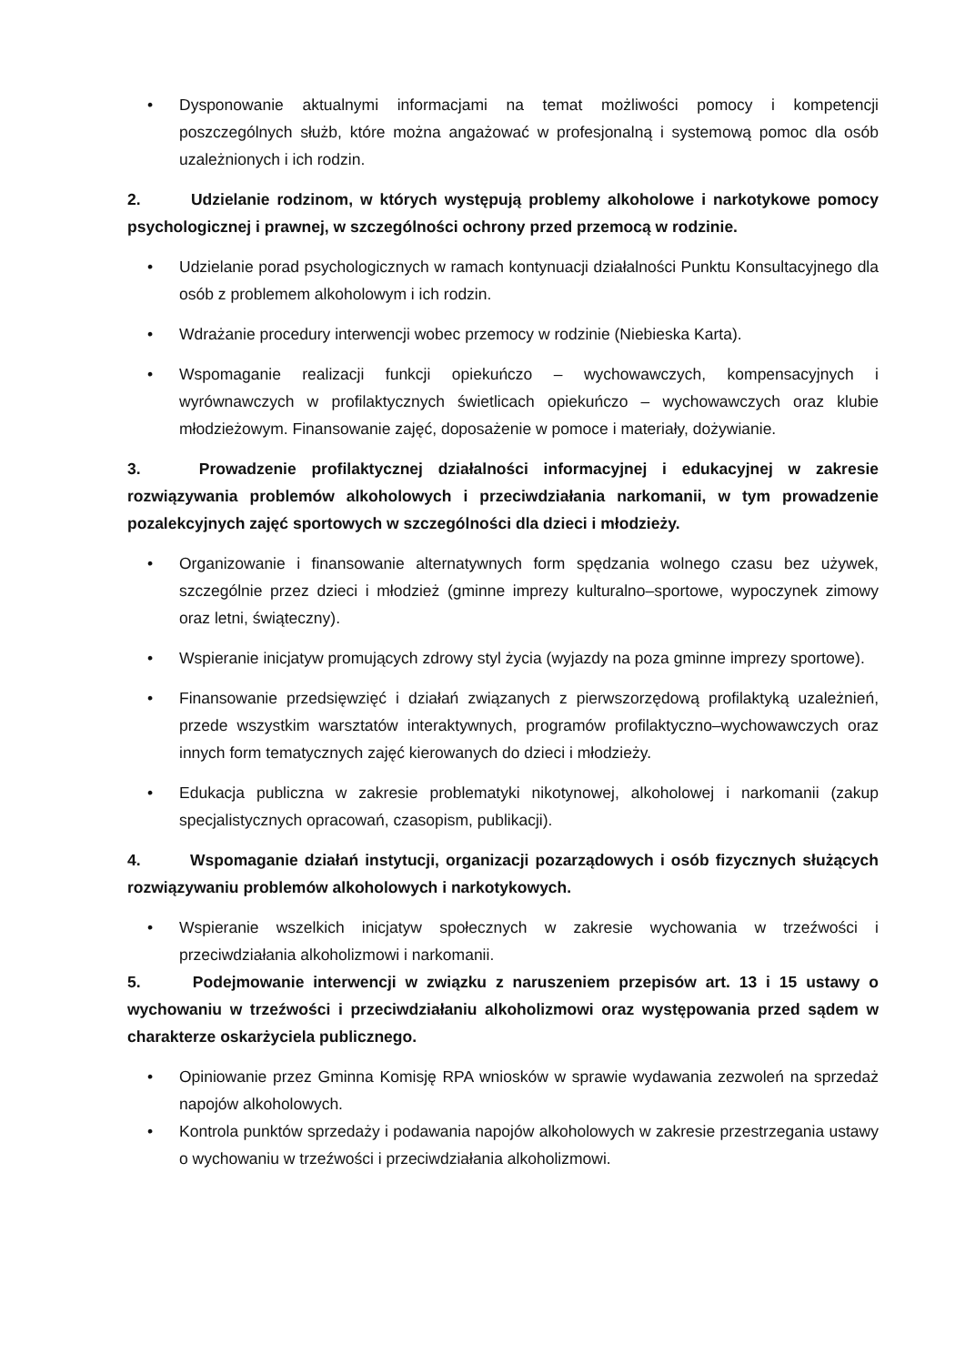• Dysponowanie aktualnymi informacjami na temat możliwości pomocy i kompetencji poszczególnych służb, które można angażować w profesjonalną i systemową pomoc dla osób uzależnionych i ich rodzin.
2. Udzielanie rodzinom, w których występują problemy alkoholowe i narkotykowe pomocy psychologicznej i prawnej, w szczególności ochrony przed przemocą w rodzinie.
• Udzielanie porad psychologicznych w ramach kontynuacji działalności Punktu Konsultacyjnego dla osób z problemem alkoholowym i ich rodzin.
• Wdrażanie procedury interwencji wobec przemocy w rodzinie (Niebieska Karta).
• Wspomaganie realizacji funkcji opiekuńczo – wychowawczych, kompensacyjnych i wyrównawczych w profilaktycznych świetlicach opiekuńczo – wychowawczych oraz klubie młodzieżowym. Finansowanie zajęć, doposażenie w pomoce i materiały, dożywianie.
3. Prowadzenie profilaktycznej działalności informacyjnej i edukacyjnej w zakresie rozwiązywania problemów alkoholowych i przeciwdziałania narkomanii, w tym prowadzenie pozalekcyjnych zajęć sportowych w szczególności dla dzieci i młodzieży.
• Organizowanie i finansowanie alternatywnych form spędzania wolnego czasu bez używek, szczególnie przez dzieci i młodzież (gminne imprezy kulturalno–sportowe, wypoczynek zimowy oraz letni, świąteczny).
• Wspieranie inicjatyw promujących zdrowy styl życia (wyjazdy na poza gminne imprezy sportowe).
• Finansowanie przedsięwzięć i działań związanych z pierwszorzędową profilaktyką uzależnień, przede wszystkim warsztatów interaktywnych, programów profilaktyczno–wychowawczych oraz innych form tematycznych zajęć kierowanych do dzieci i młodzieży.
• Edukacja publiczna w zakresie problematyki nikotynowej, alkoholowej i narkomanii (zakup specjalistycznych opracowań, czasopism, publikacji).
4. Wspomaganie działań instytucji, organizacji pozarządowych i osób fizycznych służących rozwiązywaniu problemów alkoholowych i narkotykowych.
• Wspieranie wszelkich inicjatyw społecznych w zakresie wychowania w trzeźwości i przeciwdziałania alkoholizmowi i narkomanii.
5. Podejmowanie interwencji w związku z naruszeniem przepisów art. 13 i 15 ustawy o wychowaniu w trzeźwości i przeciwdziałaniu alkoholizmowi oraz występowania przed sądem w charakterze oskarżyciela publicznego.
• Opiniowanie przez Gminna Komisję RPA wniosków w sprawie wydawania zezwoleń na sprzedaż napojów alkoholowych.
• Kontrola punktów sprzedaży i podawania napojów alkoholowych w zakresie przestrzegania ustawy o wychowaniu w trzeźwości i przeciwdziałania alkoholizmowi.